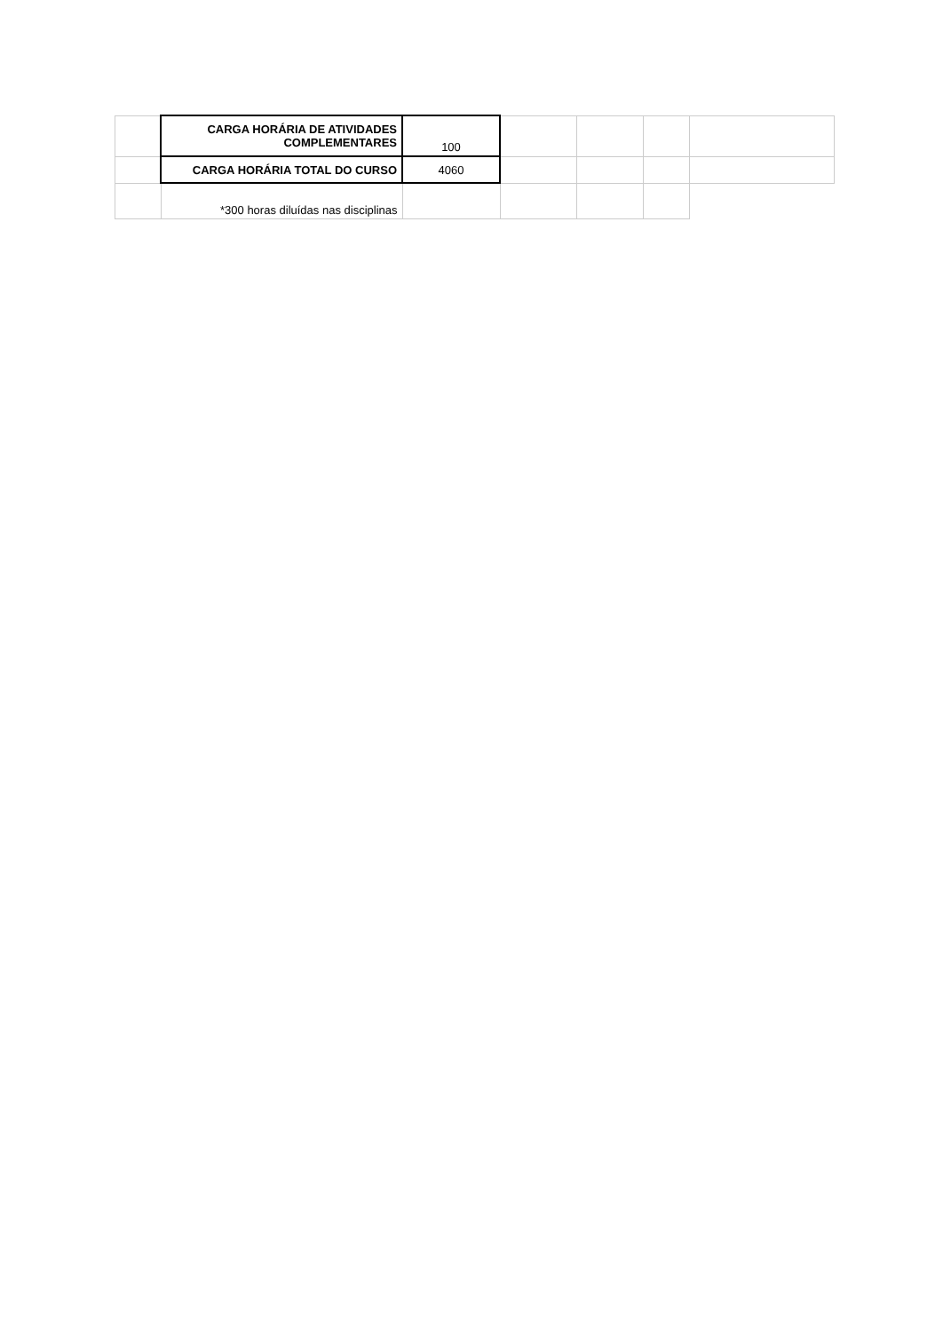| | CARGA HORÁRIA DE ATIVIDADES COMPLEMENTARES | 100 | | | | |
| | CARGA HORÁRIA TOTAL DO CURSO | 4060 | | | | |
| | *300 horas diluídas nas disciplinas | | | | | |